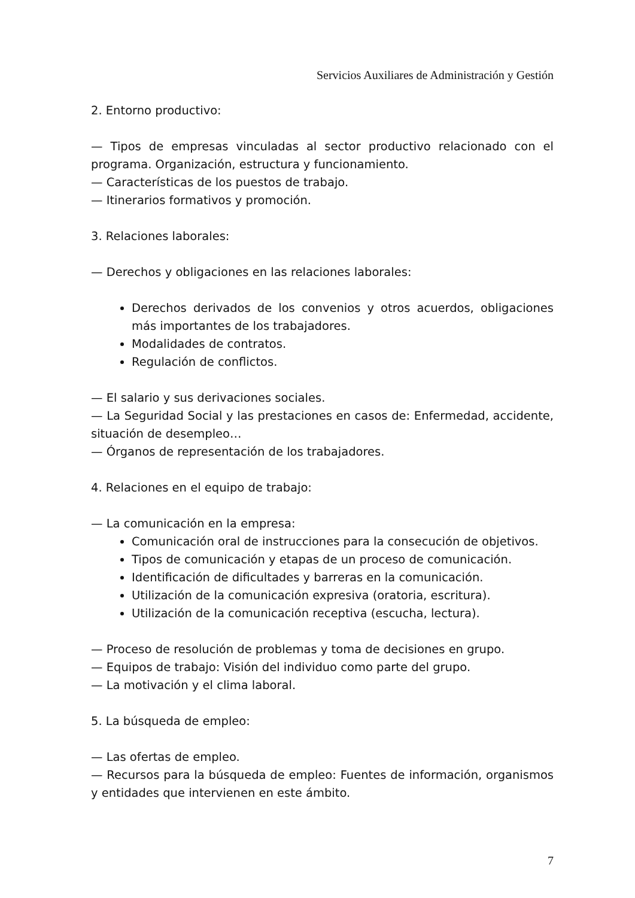Servicios Auxiliares de Administración y Gestión
2. Entorno productivo:
— Tipos de empresas vinculadas al sector productivo relacionado con el programa. Organización, estructura y funcionamiento.
— Características de los puestos de trabajo.
— Itinerarios formativos y promoción.
3. Relaciones laborales:
— Derechos y obligaciones en las relaciones laborales:
Derechos derivados de los convenios y otros acuerdos, obligaciones más importantes de los trabajadores.
Modalidades de contratos.
Regulación de conflictos.
— El salario y sus derivaciones sociales.
— La Seguridad Social y las prestaciones en casos de: Enfermedad, accidente, situación de desempleo…
— Órganos de representación de los trabajadores.
4. Relaciones en el equipo de trabajo:
— La comunicación en la empresa:
Comunicación oral de instrucciones para la consecución de objetivos.
Tipos de comunicación y etapas de un proceso de comunicación.
Identificación de dificultades y barreras en la comunicación.
Utilización de la comunicación expresiva (oratoria, escritura).
Utilización de la comunicación receptiva (escucha, lectura).
— Proceso de resolución de problemas y toma de decisiones en grupo.
— Equipos de trabajo: Visión del individuo como parte del grupo.
— La motivación y el clima laboral.
5. La búsqueda de empleo:
— Las ofertas de empleo.
— Recursos para la búsqueda de empleo: Fuentes de información, organismos y entidades que intervienen en este ámbito.
7